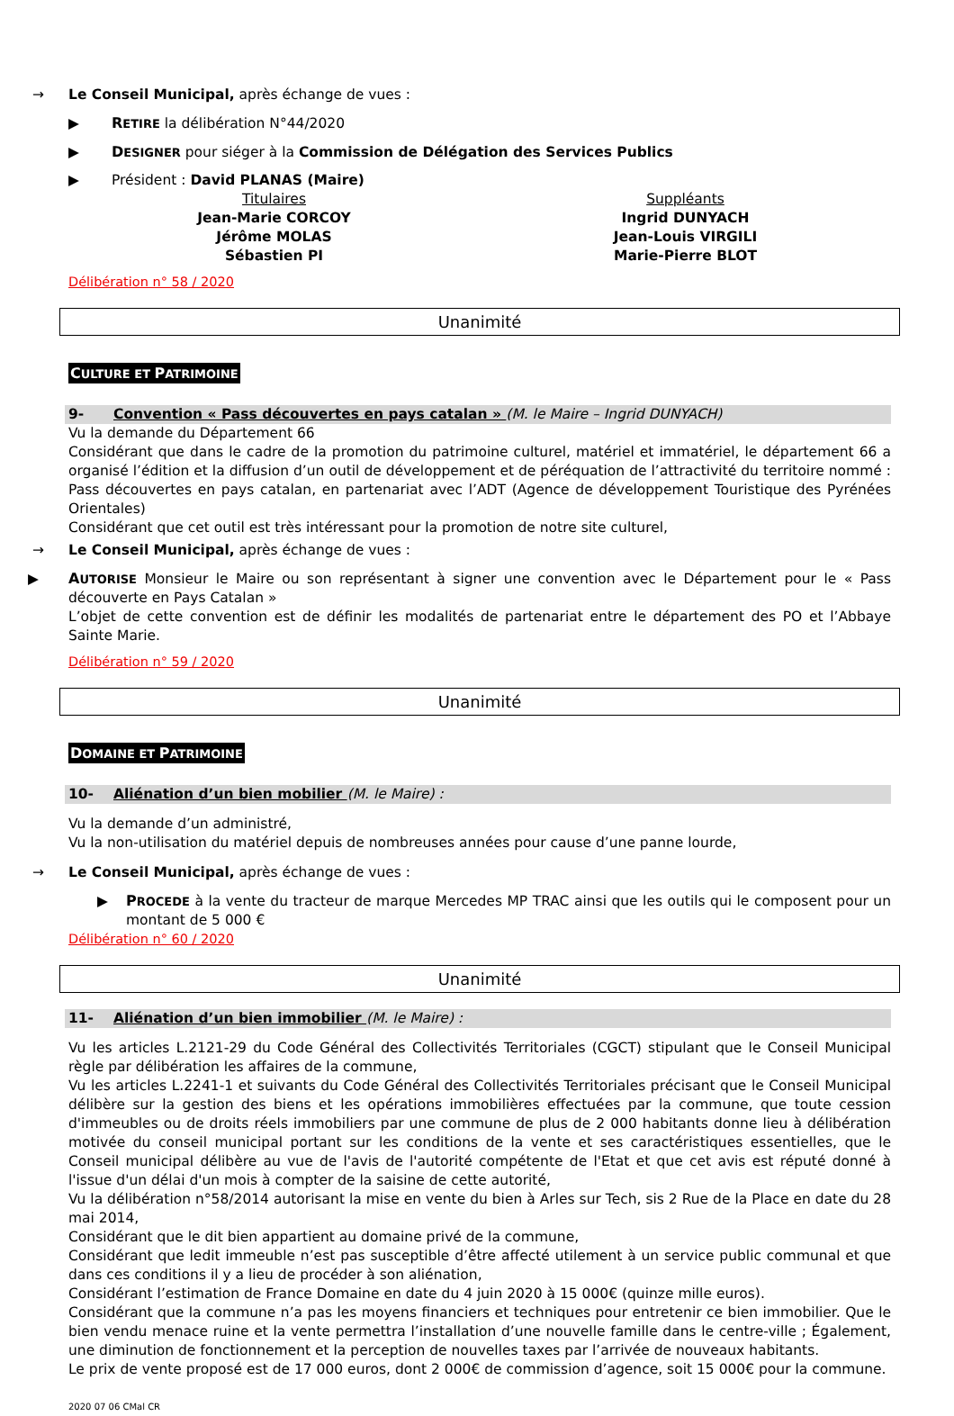→ Le Conseil Municipal, après échange de vues :
▶ RETIRE la délibération N°44/2020
▶ DESIGNER pour siéger à la Commission de Délégation des Services Publics
▶ Président : David PLANAS (Maire)
Titulaires
Jean-Marie CORCOY
Jérôme MOLAS
Sébastien PI
Suppléants
Ingrid DUNYACH
Jean-Louis VIRGILI
Marie-Pierre BLOT
Délibération n° 58 / 2020
Unanimité
CULTURE ET PATRIMOINE
9- Convention « Pass découvertes en pays catalan » (M. le Maire – Ingrid DUNYACH)
Vu la demande du Département 66
Considérant que dans le cadre de la promotion du patrimoine culturel, matériel et immatériel, le département 66 a organisé l’édition et la diffusion d’un outil de développement et de péréquation de l’attractivité du territoire nommé : Pass découvertes en pays catalan, en partenariat avec l’ADT (Agence de développement Touristique des Pyrénées Orientales)
Considérant que cet outil est très intéressant pour la promotion de notre site culturel,
→ Le Conseil Municipal, après échange de vues :
▶ AUTORISE Monsieur le Maire ou son représentant à signer une convention avec le Département pour le « Pass découverte en Pays Catalan »
L’objet de cette convention est de définir les modalités de partenariat entre le département des PO et l’Abbaye Sainte Marie.
Délibération n° 59 / 2020
Unanimité
DOMAINE ET PATRIMOINE
10- Aliénation d’un bien mobilier (M. le Maire) :
Vu la demande d’un administré,
Vu la non-utilisation du matériel depuis de nombreuses années pour cause d’une panne lourde,
→ Le Conseil Municipal, après échange de vues :
▶ PROCEDE à la vente du tracteur de marque Mercedes MP TRAC ainsi que les outils qui le composent pour un montant de 5 000 €
Délibération n° 60 / 2020
Unanimité
11- Aliénation d’un bien immobilier (M. le Maire) :
Vu les articles L.2121-29 du Code Général des Collectivités Territoriales (CGCT) stipulant que le Conseil Municipal règle par délibération les affaires de la commune,
Vu les articles L.2241-1 et suivants du Code Général des Collectivités Territoriales précisant que le Conseil Municipal délibère sur la gestion des biens et les opérations immobilières effectuées par la commune, que toute cession d'immeubles ou de droits réels immobiliers par une commune de plus de 2 000 habitants donne lieu à délibération motivée du conseil municipal portant sur les conditions de la vente et ses caractéristiques essentielles, que le Conseil municipal délibère au vue de l'avis de l'autorité compétente de l'Etat et que cet avis est réputé donné à l'issue d'un délai d'un mois à compter de la saisine de cette autorité,
Vu la délibération n°58/2014 autorisant la mise en vente du bien à Arles sur Tech, sis 2 Rue de la Place en date du 28 mai 2014,
Considérant que le dit bien appartient au domaine privé de la commune,
Considérant que ledit immeuble n’est pas susceptible d’être affecté utilement à un service public communal et que dans ces conditions il y a lieu de procéder à son aliénation,
Considérant l’estimation de France Domaine en date du 4 juin 2020 à 15 000€ (quinze mille euros).
Considérant que la commune n’a pas les moyens financiers et techniques pour entretenir ce bien immobilier. Que le bien vendu menace ruine et la vente permettra l’installation d’une nouvelle famille dans le centre-ville ; Également, une diminution de fonctionnement et la perception de nouvelles taxes par l’arrivée de nouveaux habitants.
Le prix de vente proposé est de 17 000 euros, dont 2 000€ de commission d’agence, soit 15 000€ pour la commune.
2020 07 06 CMal CR